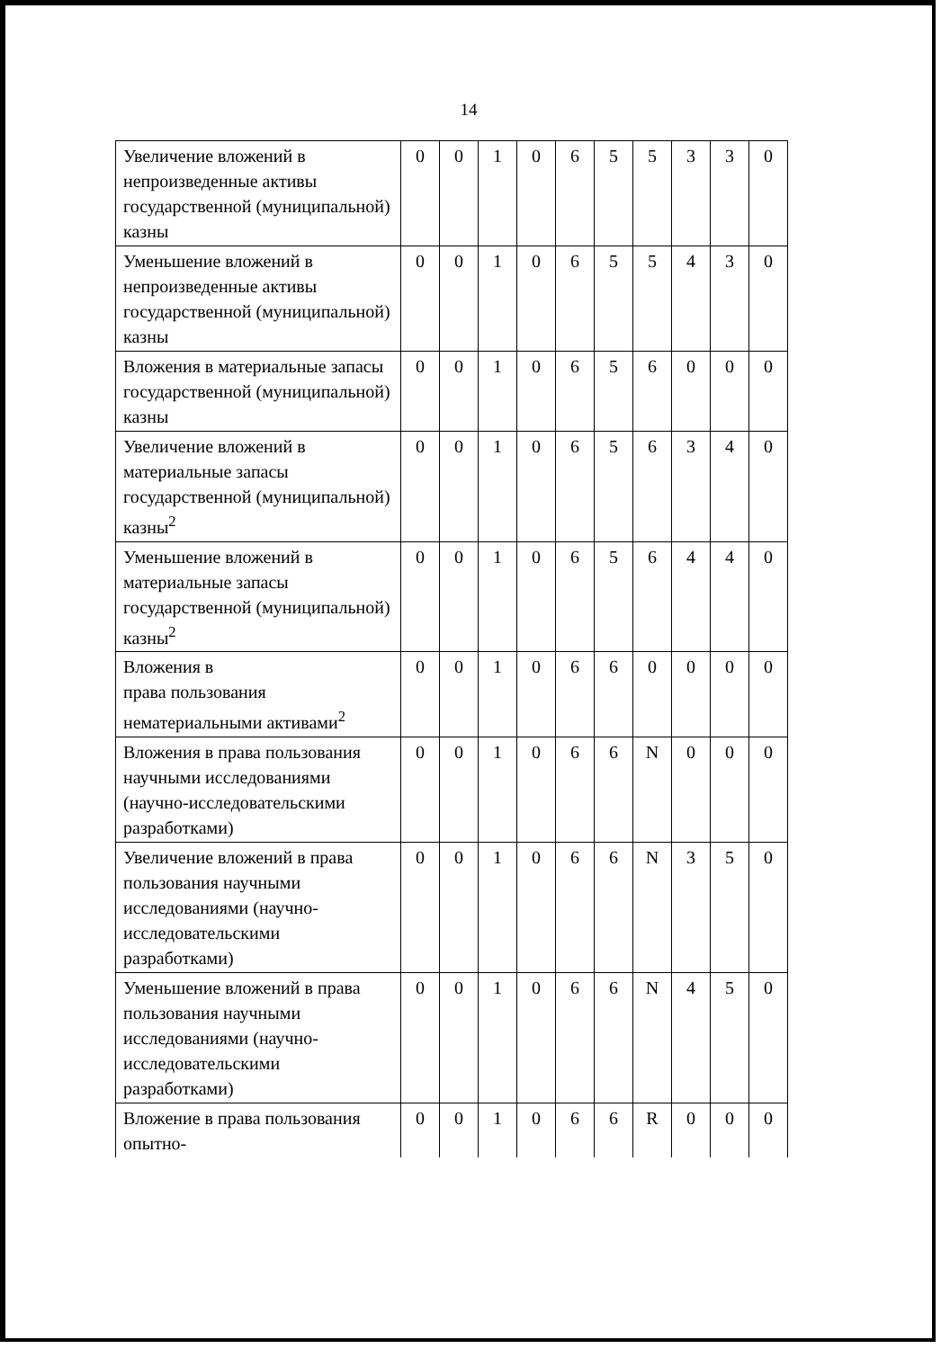14
| Увеличение вложений в непроизведенные активы государственной (муниципальной) казны | 0 | 0 | 1 | 0 | 6 | 5 | 5 | 3 | 3 | 0 |
| Уменьшение вложений в непроизведенные активы государственной (муниципальной) казны | 0 | 0 | 1 | 0 | 6 | 5 | 5 | 4 | 3 | 0 |
| Вложения в материальные запасы государственной (муниципальной) казны | 0 | 0 | 1 | 0 | 6 | 5 | 6 | 0 | 0 | 0 |
| Увеличение вложений в материальные запасы государственной (муниципальной) казны<sup>2</sup> | 0 | 0 | 1 | 0 | 6 | 5 | 6 | 3 | 4 | 0 |
| Уменьшение вложений в материальные запасы государственной (муниципальной) казны<sup>2</sup> | 0 | 0 | 1 | 0 | 6 | 5 | 6 | 4 | 4 | 0 |
| Вложения в права пользования нематериальными активами<sup>2</sup> | 0 | 0 | 1 | 0 | 6 | 6 | 0 | 0 | 0 | 0 |
| Вложения в права пользования научными исследованиями (научно-исследовательскими разработками) | 0 | 0 | 1 | 0 | 6 | 6 | N | 0 | 0 | 0 |
| Увеличение вложений в права пользования научными исследованиями (научно-исследовательскими разработками) | 0 | 0 | 1 | 0 | 6 | 6 | N | 3 | 5 | 0 |
| Уменьшение вложений в права пользования научными исследованиями (научно-исследовательскими разработками) | 0 | 0 | 1 | 0 | 6 | 6 | N | 4 | 5 | 0 |
| Вложение в права пользования опытно- | 0 | 0 | 1 | 0 | 6 | 6 | R | 0 | 0 | 0 |